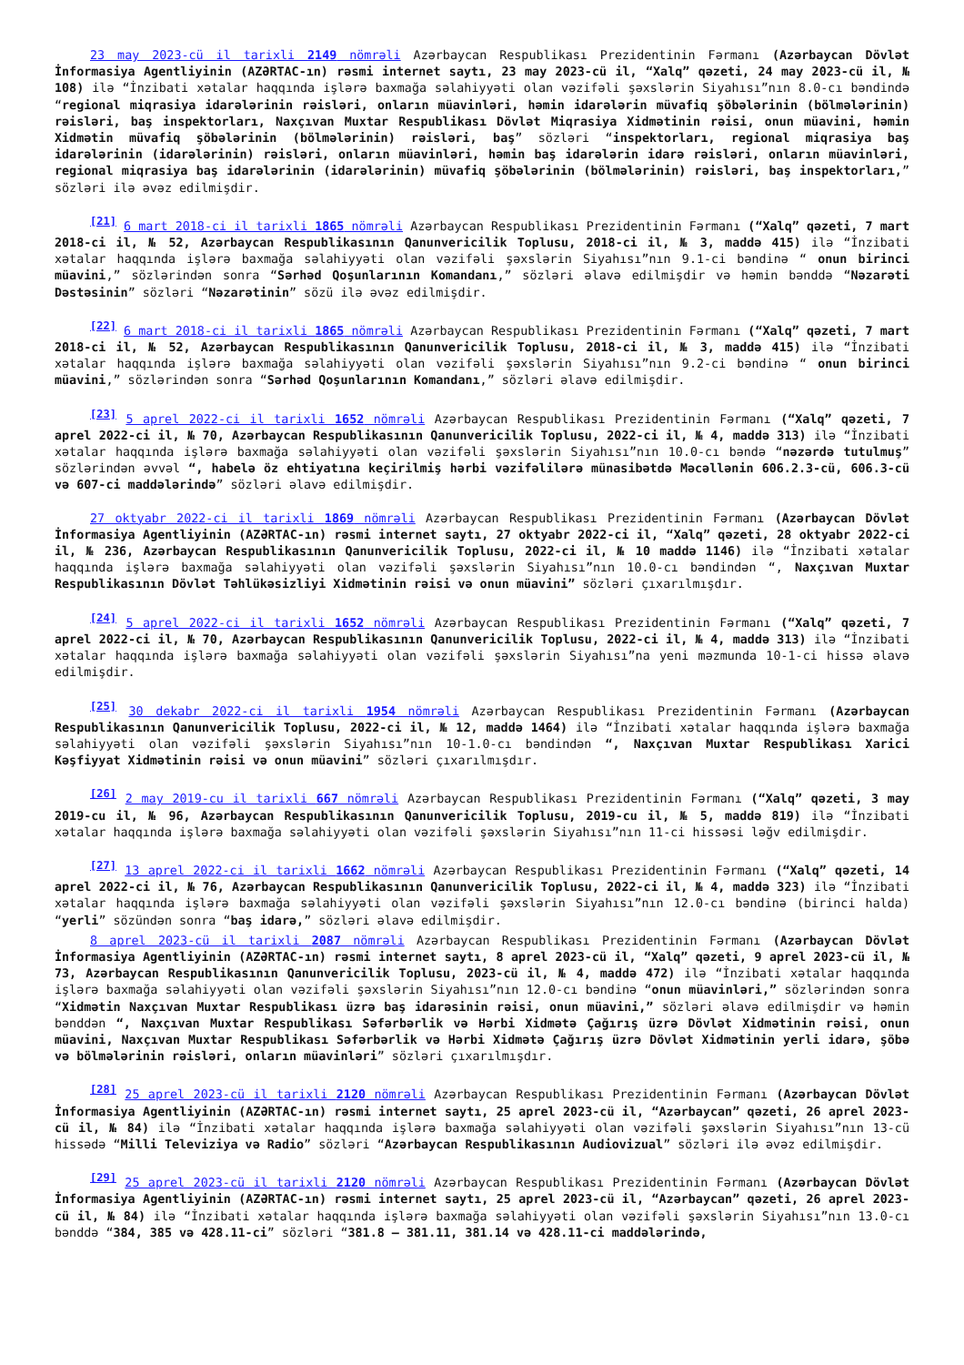23 may 2023-cü il tarixli 2149 nömrəli Azərbaycan Respublikası Prezidentinin Fərmanı (Azərbaycan Dövlət İnformasiya Agentliyinin (AZƏRTAC-ın) rəsmi internet saytı, 23 may 2023-cü il, “Xalq” qəzeti, 24 may 2023-cü il, № 108) ilə “İnzibati xətalar haqqında işlərə baxmağa səlahiyyəti olan vəzifəli şəxslərin Siyahısı”nın 8.0-cı bəndində “regional miqrasiya idarələrinin rəisləri, onların müavinləri, həmin idarələrin müvafiq şöbələrinin (bölmələrinin) rəisləri, baş inspektorları, Naxçıvan Muxtar Respublikası Dövlət Miqrasiya Xidmətinin rəisi, onun müavini, həmin Xidmətin müvafiq şöbələrinin (bölmələrinin) rəisləri, baş” sözləri “inspektorları, regional miqrasiya baş idarələrinin (idarələrinin) rəisləri, onların müavinləri, həmin baş idarələrin idarə rəisləri, onların müavinləri, regional miqrasiya baş idarələrinin (idarələrinin) müvafiq şöbələrinin (bölmələrinin) rəisləri, baş inspektorları,” sözləri ilə əvəz edilmişdir.
<sup>[21]</sup> 6 mart 2018-ci il tarixli 1865 nömrəli Azərbaycan Respublikası Prezidentinin Fərmanı (“Xalq” qəzeti, 7 mart 2018-ci il, № 52, Azərbaycan Respublikasının Qanunvericilik Toplusu, 2018-ci il, № 3, maddə 415) ilə “İnzibati xətalar haqqında işlərə baxmağa səlahiyyəti olan vəzifəli şəxslərin Siyahısı”nın 9.1-ci bəndinə “ onun birinci müavini,” sözlərindən sonra “Sərhəd Qoşunlarının Komandanı,” sözləri əlavə edilmişdir və həmin bənddə “Nəzarəti Dəstəsinin” sözləri “Nəzarətinin” sözü ilə əvəz edilmişdir.
<sup>[22]</sup> 6 mart 2018-ci il tarixli 1865 nömrəli Azərbaycan Respublikası Prezidentinin Fərmanı (“Xalq” qəzeti, 7 mart 2018-ci il, № 52, Azərbaycan Respublikasının Qanunvericilik Toplusu, 2018-ci il, № 3, maddə 415) ilə “İnzibati xətalar haqqında işlərə baxmağa səlahiyyəti olan vəzifəli şəxslərin Siyahısı”nın 9.2-ci bəndinə “ onun birinci müavini,” sözlərindən sonra “Sərhəd Qoşunlarının Komandanı,” sözləri əlavə edilmişdir.
<sup>[23]</sup> 5 aprel 2022-ci il tarixli 1652 nömrəli Azərbaycan Respublikası Prezidentinin Fərmanı (“Xalq” qəzeti, 7 aprel 2022-ci il, № 70, Azərbaycan Respublikasının Qanunvericilik Toplusu, 2022-ci il, № 4, maddə 313) ilə “İnzibati xətalar haqqında işlərə baxmağa səlahiyyəti olan vəzifəli şəxslərin Siyahısı”nın 10.0-cı bəndə “nəzərdə tutulmuş” sözlərindən əvvəl “, habelə öz ehtiyatına keçirilmiş hərbi vəzifəlilərə münasibətdə Məcəllənin 606.2.3-cü, 606.3-cü və 607-ci maddələrində” sözləri əlavə edilmişdir.
27 oktyabr 2022-ci il tarixli 1869 nömrəli Azərbaycan Respublikası Prezidentinin Fərmanı (Azərbaycan Dövlət İnformasiya Agentliyinin (AZƏRTAC-ın) rəsmi internet saytı, 27 oktyabr 2022-ci il, “Xalq” qəzeti, 28 oktyabr 2022-ci il, № 236, Azərbaycan Respublikasının Qanunvericilik Toplusu, 2022-ci il, № 10 maddə 1146) ilə “İnzibati xətalar haqqında işlərə baxmağa səlahiyyəti olan vəzifəli şəxslərin Siyahısı”nın 10.0-cı bəndindən “, Naxçıvan Muxtar Respublikasının Dövlət Təhlükəsizliyi Xidmətinin rəisi və onun müavini” sözləri çıxarılmışdır.
<sup>[24]</sup> 5 aprel 2022-ci il tarixli 1652 nömrəli Azərbaycan Respublikası Prezidentinin Fərmanı (“Xalq” qəzeti, 7 aprel 2022-ci il, № 70, Azərbaycan Respublikasının Qanunvericilik Toplusu, 2022-ci il, № 4, maddə 313) ilə “İnzibati xətalar haqqında işlərə baxmağa səlahiyyəti olan vəzifəli şəxslərin Siyahısı”na yeni məzmunda 10-1-ci hissə əlavə edilmişdir.
<sup>[25]</sup> 30 dekabr 2022-ci il tarixli 1954 nömrəli Azərbaycan Respublikası Prezidentinin Fərmanı (Azərbaycan Respublikasının Qanunvericilik Toplusu, 2022-ci il, № 12, maddə 1464) ilə “İnzibati xətalar haqqında işlərə baxmağa səlahiyyəti olan vəzifəli şəxslərin Siyahısı”nın 10-1.0-cı bəndindən “, Naxçıvan Muxtar Respublikası Xarici Kəşfiyyat Xidmətinin rəisi və onun müavini” sözləri çıxarılmışdır.
<sup>[26]</sup> 2 may 2019-cu il tarixli 667 nömrəli Azərbaycan Respublikası Prezidentinin Fərmanı (“Xalq” qəzeti, 3 may 2019-cu il, № 96, Azərbaycan Respublikasının Qanunvericilik Toplusu, 2019-cu il, № 5, maddə 819) ilə “İnzibati xətalar haqqında işlərə baxmağa səlahiyyəti olan vəzifəli şəxslərin Siyahısı”nın 11-ci hissəsi ləğv edilmişdir.
<sup>[27]</sup> 13 aprel 2022-ci il tarixli 1662 nömrəli Azərbaycan Respublikası Prezidentinin Fərmanı (“Xalq” qəzeti, 14 aprel 2022-ci il, № 76, Azərbaycan Respublikasının Qanunvericilik Toplusu, 2022-ci il, № 4, maddə 323) ilə “İnzibati xətalar haqqında işlərə baxmağa səlahiyyəti olan vəzifəli şəxslərin Siyahısı”nın 12.0-cı bəndinə (birinci halda) “yerli” sözündən sonra “baş idarə,” sözləri əlavə edilmişdir.
8 aprel 2023-cü il tarixli 2087 nömrəli Azərbaycan Respublikası Prezidentinin Fərmanı (Azərbaycan Dövlət İnformasiya Agentliyinin (AZƏRTAC-ın) rəsmi internet saytı, 8 aprel 2023-cü il, “Xalq” qəzeti, 9 aprel 2023-cü il, № 73, Azərbaycan Respublikasının Qanunvericilik Toplusu, 2023-cü il, № 4, maddə 472) ilə “İnzibati xətalar haqqında işlərə baxmağa səlahiyyəti olan vəzifəli şəxslərin Siyahısı”nın 12.0-cı bəndinə “onun müavinləri,” sözlərindən sonra “Xidmətin Naxçıvan Muxtar Respublikası üzrə baş idarəsinin rəisi, onun müavini,” sözləri əlavə edilmişdir və həmin bənddən “, Naxçıvan Muxtar Respublikası Səfərbərlik və Hərbi Xidmətə Çağırış üzrə Dövlət Xidmətinin rəisi, onun müavini, Naxçıvan Muxtar Respublikası Səfərbərlik və Hərbi Xidmətə Çağırış üzrə Dövlət Xidmətinin yerli idarə, şöbə və bölmələrinin rəisləri, onların müavinləri” sözləri çıxarılmışdır.
<sup>[28]</sup> 25 aprel 2023-cü il tarixli 2120 nömrəli Azərbaycan Respublikası Prezidentinin Fərmanı (Azərbaycan Dövlət İnformasiya Agentliyinin (AZƏRTAC-ın) rəsmi internet saytı, 25 aprel 2023-cü il, “Azərbaycan” qəzeti, 26 aprel 2023-cü il, № 84) ilə “İnzibati xətalar haqqında işlərə baxmağa səlahiyyəti olan vəzifəli şəxslərin Siyahısı”nın 13-cü hissədə “Milli Televiziya və Radio” sözləri “Azərbaycan Respublikasının Audiovizual” sözləri ilə əvəz edilmişdir.
<sup>[29]</sup> 25 aprel 2023-cü il tarixli 2120 nömrəli Azərbaycan Respublikası Prezidentinin Fərmanı (Azərbaycan Dövlət İnformasiya Agentliyinin (AZƏRTAC-ın) rəsmi internet saytı, 25 aprel 2023-cü il, “Azərbaycan” qəzeti, 26 aprel 2023-cü il, № 84) ilə “İnzibati xətalar haqqında işlərə baxmağa səlahiyyəti olan vəzifəli şəxslərin Siyahısı”nın 13.0-cı bənddə “384, 385 və 428.11-ci” sözləri “381.8 – 381.11, 381.14 və 428.11-ci maddələrində,